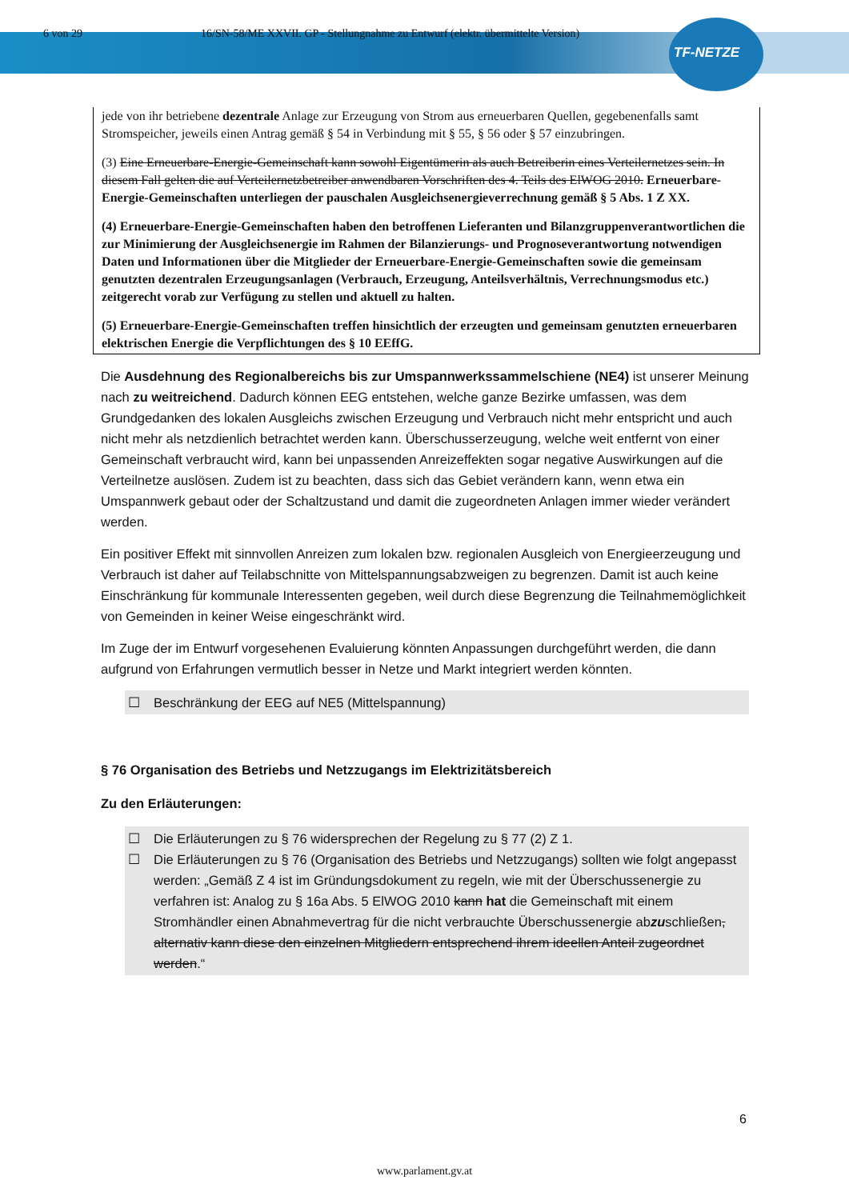TF-NETZE
6 von 29 16/SN-58/ME XXVII. GP - Stellungnahme zu Entwurf (elektr. übermittelte Version)
jede von ihr betriebene dezentrale Anlage zur Erzeugung von Strom aus erneuerbaren Quellen, gegebenenfalls samt Stromspeicher, jeweils einen Antrag gemäß § 54 in Verbindung mit § 55, § 56 oder § 57 einzubringen.
(3) Eine Erneuerbare-Energie-Gemeinschaft kann sowohl Eigentümerin als auch Betreiberin eines Verteilernetzes sein. In diesem Fall gelten die auf Verteilernetzbetreiber anwendbaren Vorschriften des 4. Teils des ElWOG 2010. Erneuerbare-Energie-Gemeinschaften unterliegen der pauschalen Ausgleichsenergieverrechnung gemäß § 5 Abs. 1 Z XX.
(4) Erneuerbare-Energie-Gemeinschaften haben den betroffenen Lieferanten und Bilanzgruppenverantwortlichen die zur Minimierung der Ausgleichsenergie im Rahmen der Bilanzierungs- und Prognoseverantwortung notwendigen Daten und Informationen über die Mitglieder der Erneuerbare-Energie-Gemeinschaften sowie die gemeinsam genutzten dezentralen Erzeugungsanlagen (Verbrauch, Erzeugung, Anteilsverhältnis, Verrechnungsmodus etc.) zeitgerecht vorab zur Verfügung zu stellen und aktuell zu halten.
(5) Erneuerbare-Energie-Gemeinschaften treffen hinsichtlich der erzeugten und gemeinsam genutzten erneuerbaren elektrischen Energie die Verpflichtungen des § 10 EEffG.
Die Ausdehnung des Regionalbereichs bis zur Umspannwerkssammelschiene (NE4) ist unserer Meinung nach zu weitreichend. Dadurch können EEG entstehen, welche ganze Bezirke umfassen, was dem Grundgedanken des lokalen Ausgleichs zwischen Erzeugung und Verbrauch nicht mehr entspricht und auch nicht mehr als netzdienlich betrachtet werden kann. Überschusserzeugung, welche weit entfernt von einer Gemeinschaft verbraucht wird, kann bei unpassenden Anreizeffekten sogar negative Auswirkungen auf die Verteilnetze auslösen. Zudem ist zu beachten, dass sich das Gebiet verändern kann, wenn etwa ein Umspannwerk gebaut oder der Schaltzustand und damit die zugeordneten Anlagen immer wieder verändert werden.
Ein positiver Effekt mit sinnvollen Anreizen zum lokalen bzw. regionalen Ausgleich von Energieerzeugung und Verbrauch ist daher auf Teilabschnitte von Mittelspannungsabzweigen zu begrenzen. Damit ist auch keine Einschränkung für kommunale Interessenten gegeben, weil durch diese Begrenzung die Teilnahmemöglichkeit von Gemeinden in keiner Weise eingeschränkt wird.
Im Zuge der im Entwurf vorgesehenen Evaluierung könnten Anpassungen durchgeführt werden, die dann aufgrund von Erfahrungen vermutlich besser in Netze und Markt integriert werden könnten.
☐ Beschränkung der EEG auf NE5 (Mittelspannung)
§ 76 Organisation des Betriebs und Netzzugangs im Elektrizitätsbereich
Zu den Erläuterungen:
☐ Die Erläuterungen zu § 76 widersprechen der Regelung zu § 77 (2) Z 1.
☐ Die Erläuterungen zu § 76 (Organisation des Betriebs und Netzzugangs) sollten wie folgt angepasst werden: „Gemäß Z 4 ist im Gründungsdokument zu regeln, wie mit der Überschussenergie zu verfahren ist: Analog zu § 16a Abs. 5 ElWOG 2010 kann hat die Gemeinschaft mit einem Stromhändler einen Abnahmevertrag für die nicht verbrauchte Überschussenergie abzuschließen, alternativ kann diese den einzelnen Mitgliedern entsprechend ihrem ideellen Anteil zugeordnet werden.“
6
www.parlament.gv.at